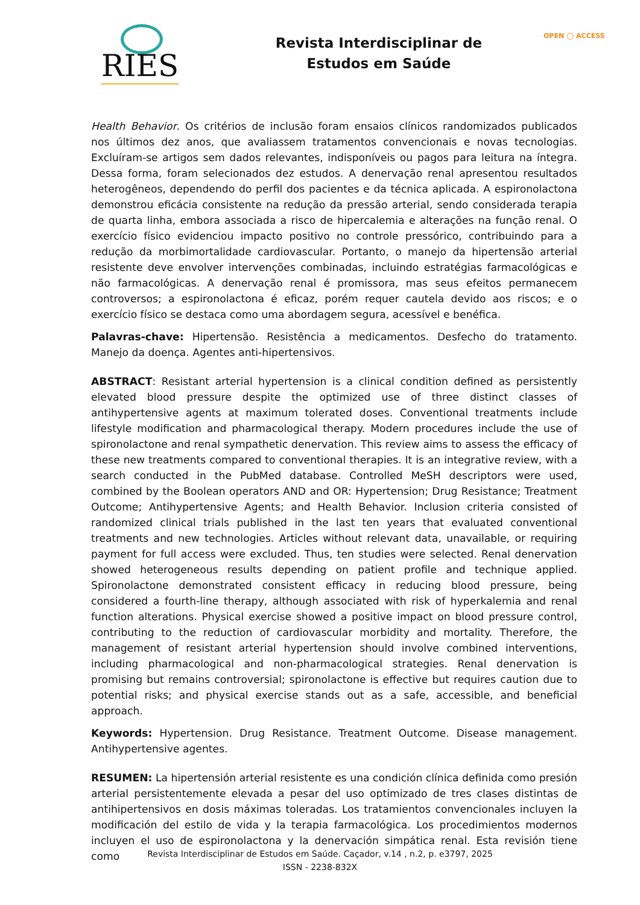RIES
Revista Interdisciplinar de
Estudos em Saúde
OPEN ◯ ACCESS
Health Behavior. Os critérios de inclusão foram ensaios clínicos randomizados publicados nos últimos dez anos, que avaliassem tratamentos convencionais e novas tecnologias. Excluíram-se artigos sem dados relevantes, indisponíveis ou pagos para leitura na íntegra. Dessa forma, foram selecionados dez estudos. A denervação renal apresentou resultados heterogêneos, dependendo do perfil dos pacientes e da técnica aplicada. A espironolactona demonstrou eficácia consistente na redução da pressão arterial, sendo considerada terapia de quarta linha, embora associada a risco de hipercalemia e alterações na função renal. O exercício físico evidenciou impacto positivo no controle pressórico, contribuindo para a redução da morbimortalidade cardiovascular. Portanto, o manejo da hipertensão arterial resistente deve envolver intervenções combinadas, incluindo estratégias farmacológicas e não farmacológicas. A denervação renal é promissora, mas seus efeitos permanecem controversos; a espironolactona é eficaz, porém requer cautela devido aos riscos; e o exercício físico se destaca como uma abordagem segura, acessível e benéfica.
Palavras-chave: Hipertensão. Resistência a medicamentos. Desfecho do tratamento. Manejo da doença. Agentes anti-hipertensivos.
ABSTRACT: Resistant arterial hypertension is a clinical condition defined as persistently elevated blood pressure despite the optimized use of three distinct classes of antihypertensive agents at maximum tolerated doses. Conventional treatments include lifestyle modification and pharmacological therapy. Modern procedures include the use of spironolactone and renal sympathetic denervation. This review aims to assess the efficacy of these new treatments compared to conventional therapies. It is an integrative review, with a search conducted in the PubMed database. Controlled MeSH descriptors were used, combined by the Boolean operators AND and OR: Hypertension; Drug Resistance; Treatment Outcome; Antihypertensive Agents; and Health Behavior. Inclusion criteria consisted of randomized clinical trials published in the last ten years that evaluated conventional treatments and new technologies. Articles without relevant data, unavailable, or requiring payment for full access were excluded. Thus, ten studies were selected. Renal denervation showed heterogeneous results depending on patient profile and technique applied. Spironolactone demonstrated consistent efficacy in reducing blood pressure, being considered a fourth-line therapy, although associated with risk of hyperkalemia and renal function alterations. Physical exercise showed a positive impact on blood pressure control, contributing to the reduction of cardiovascular morbidity and mortality. Therefore, the management of resistant arterial hypertension should involve combined interventions, including pharmacological and non-pharmacological strategies. Renal denervation is promising but remains controversial; spironolactone is effective but requires caution due to potential risks; and physical exercise stands out as a safe, accessible, and beneficial approach.
Keywords: Hypertension. Drug Resistance. Treatment Outcome. Disease management. Antihypertensive agentes.
RESUMEN: La hipertensión arterial resistente es una condición clínica definida como presión arterial persistentemente elevada a pesar del uso optimizado de tres clases distintas de antihipertensivos en dosis máximas toleradas. Los tratamientos convencionales incluyen la modificación del estilo de vida y la terapia farmacológica. Los procedimientos modernos incluyen el uso de espironolactona y la denervación simpática renal. Esta revisión tiene como
Revista Interdisciplinar de Estudos em Saúde. Caçador, v.14 , n.2, p. e3797, 2025
ISSN - 2238-832X